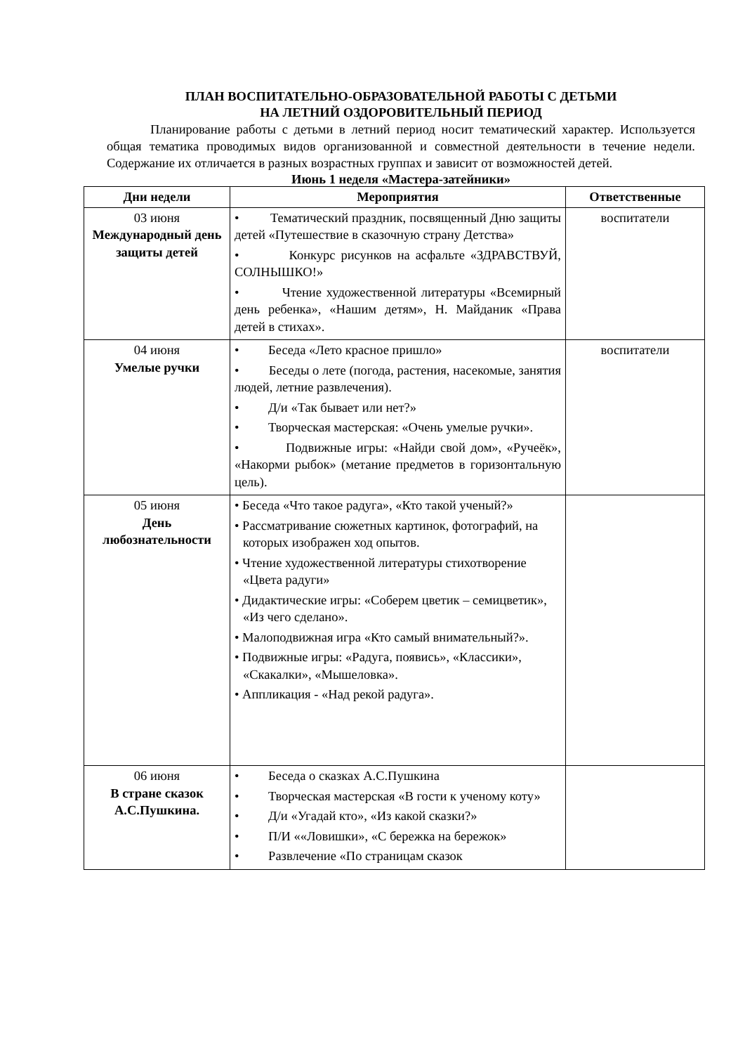ПЛАН ВОСПИТАТЕЛЬНО-ОБРАЗОВАТЕЛЬНОЙ РАБОТЫ С ДЕТЬМИ
НА ЛЕТНИЙ ОЗДОРОВИТЕЛЬНЫЙ ПЕРИОД
Планирование работы с детьми в летний период носит тематический характер. Используется общая тематика проводимых видов организованной и совместной деятельности в течение недели. Содержание их отличается в разных возрастных группах и зависит от возможностей детей.
Июнь 1 неделя «Мастера-затейники»
| Дни недели | Мероприятия | Ответственные |
| --- | --- | --- |
| 03 июня Международный день защиты детей | • Тематический праздник, посвященный Дню защиты детей «Путешествие в сказочную страну Детства» • Конкурс рисунков на асфальте «ЗДРАВСТВУЙ, СОЛНЫШКО!» • Чтение художественной литературы «Всемирный день ребенка», «Нашим детям», Н. Майданик «Права детей в стихах». | воспитатели |
| 04 июня Умелые ручки | • Беседа «Лето красное пришло» • Беседы о лете (погода, растения, насекомые, занятия людей, летние развлечения). • Д/и «Так бывает или нет?» • Творческая мастерская: «Очень умелые ручки». • Подвижные игры: «Найди свой дом», «Ручеёк», «Накорми рыбок» (метание предметов в горизонтальную цель). | воспитатели |
| 05 июня День любознательности | • Беседа «Что такое радуга», «Кто такой ученый?» • Рассматривание сюжетных картинок, фотографий, на которых изображен ход опытов. • Чтение художественной литературы стихотворение «Цвета радуги» • Дидактические игры: «Соберем цветик – семицветик», «Из чего сделано». • Малоподвижная игра «Кто самый внимательный?». • Подвижные игры: «Радуга, появись», «Классики», «Скакалки», «Мышеловка». • Аппликация - «Над рекой радуга». | |
| 06 июня В стране сказок А.С.Пушкина. | • Беседа о сказках А.С.Пушкина • Творческая мастерская «В гости к ученому коту» • Д/и «Угадай кто», «Из какой сказки?» • П/И ««Ловишки», «С бережка на бережок» • Развлечение «По страницам сказок | |